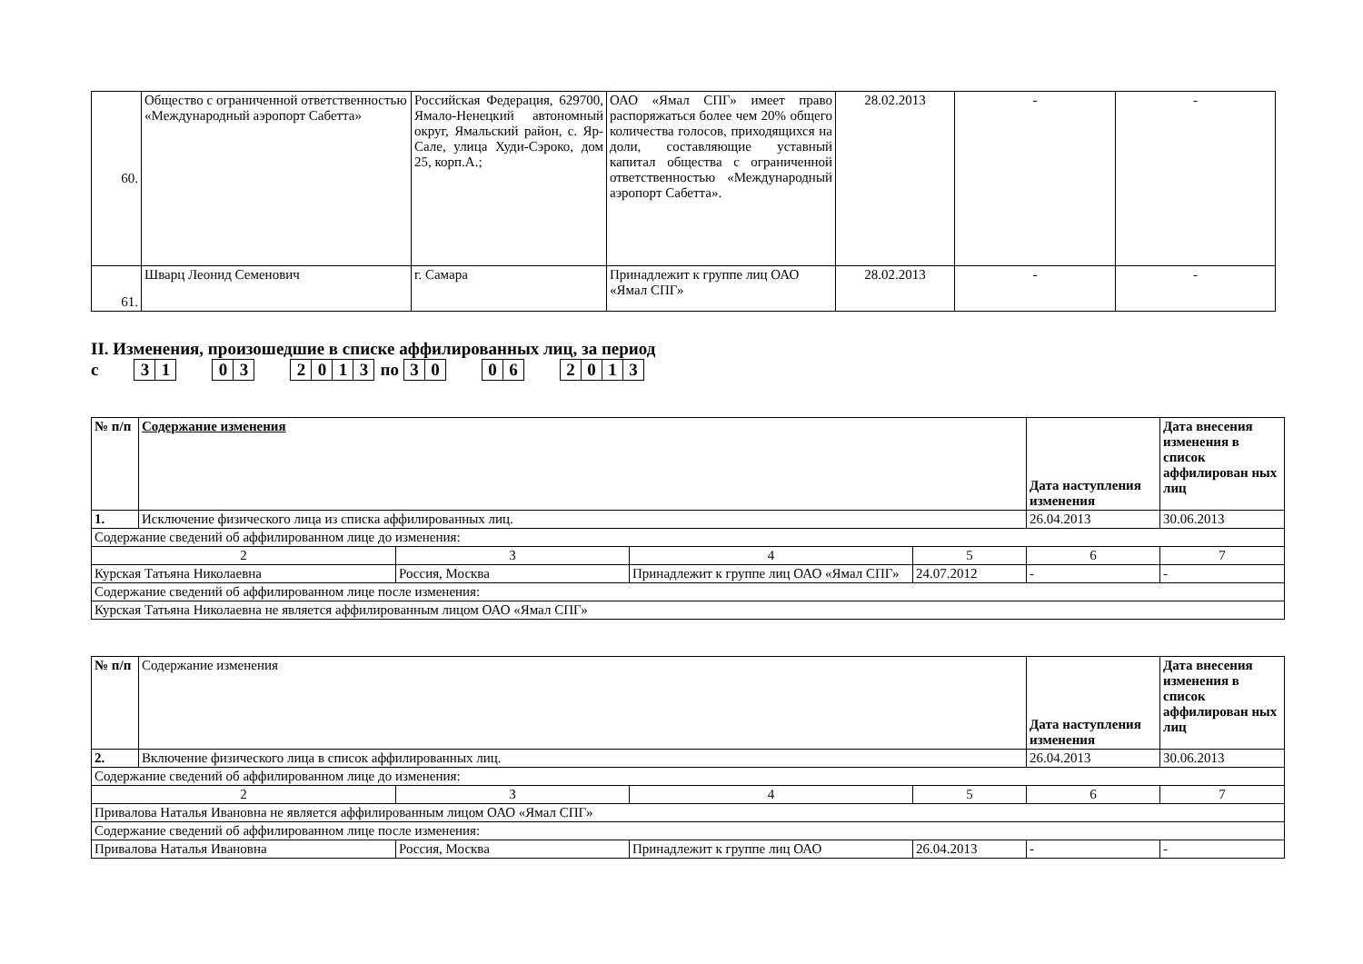| 60. | Общество с ограниченной ответственностью «Международный аэропорт Сабетта» | Российская Федерация, 629700, Ямало-Ненецкий автономный округ, Ямальский район, с. Яр-Сале, улица Худи-Сэроко, дом 25, корп.А.; | ОАО «Ямал СПГ» имеет право распоряжаться более чем 20% общего количества голосов, приходящихся на доли, составляющие уставный капитал общества с ограниченной ответственностью «Международный аэропорт Сабетта». | 28.02.2013 | - | - |
| 61. | Шварц Леонид Семенович | г. Самара | Принадлежит к группе лиц ОАО «Ямал СПГ» | 28.02.2013 | - | - |
II. Изменения, произошедшие в списке аффилированных лиц, за период
с 31 03 2013 по 30 06 2013
| № п/п | Содержание изменения | | | | Дата наступления изменения | Дата внесения изменения в список аффилирован ных лиц |
| --- | --- | --- | --- | --- | --- | --- |
| 1. | Исключение физического лица из списка аффилированных лиц. | | | | 26.04.2013 | 30.06.2013 |
| Содержание сведений об аффилированном лице до изменения: | | | | | | |
| 2 | | 3 | 4 | 5 | 6 | 7 |
| Курская Татьяна Николаевна | | Россия, Москва | Принадлежит к группе лиц ОАО «Ямал СПГ» | 24.07.2012 | - | - |
| Содержание сведений об аффилированном лице после изменения: | | | | | | |
| Курская Татьяна Николаевна не является аффилированным лицом ОАО «Ямал СПГ» | | | | | | |
| № п/п | Содержание изменения | | | | Дата наступления изменения | Дата внесения изменения в список аффилирован ных лиц |
| --- | --- | --- | --- | --- | --- | --- |
| 2. | Включение физического лица в список аффилированных лиц. | | | | 26.04.2013 | 30.06.2013 |
| Содержание сведений об аффилированном лице до изменения: | | | | | | |
| 2 | | 3 | 4 | 5 | 6 | 7 |
| Привалова Наталья Ивановна не является аффилированным лицом ОАО «Ямал СПГ» | | | | | | |
| Содержание сведений об аффилированном лице после изменения: | | | | | | |
| Привалова Наталья Ивановна | | Россия, Москва | Принадлежит к группе лиц ОАО | 26.04.2013 | - | - |